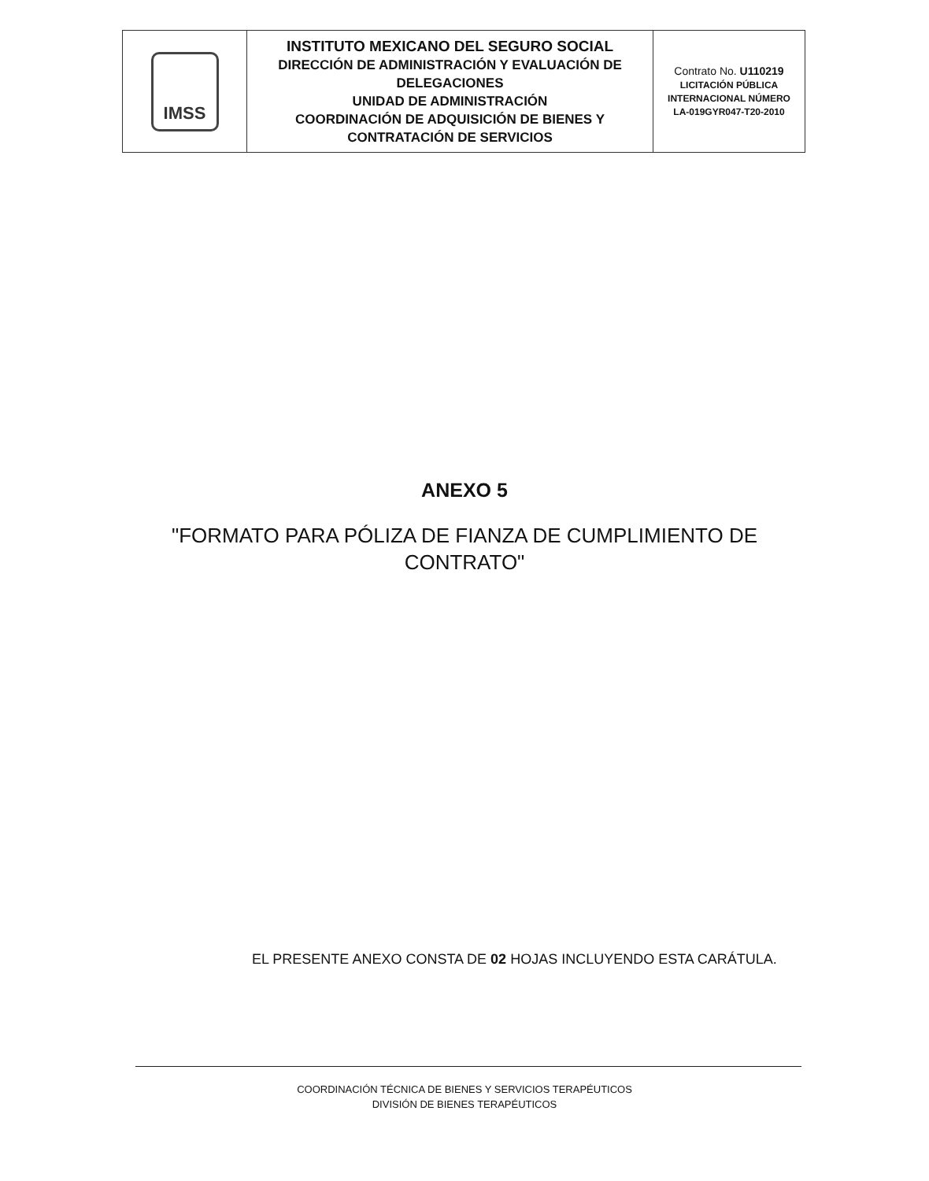| IMSS | INSTITUTO MEXICANO DEL SEGURO SOCIAL DIRECCIÓN DE ADMINISTRACIÓN Y EVALUACIÓN DE DELEGACIONES UNIDAD DE ADMINISTRACIÓN COORDINACIÓN DE ADQUISICIÓN DE BIENES Y CONTRATACIÓN DE SERVICIOS | Contrato No. U110219 LICITACIÓN PÚBLICA INTERNACIONAL NÚMERO LA-019GYR047-T20-2010 |
ANEXO 5
"FORMATO PARA PÓLIZA DE FIANZA DE CUMPLIMIENTO DE
CONTRATO"
EL PRESENTE ANEXO CONSTA DE 02 HOJAS INCLUYENDO ESTA CARÁTULA.
COORDINACIÓN TÉCNICA DE BIENES Y SERVICIOS TERAPÉUTICOS
DIVISIÓN DE BIENES TERAPÉUTICOS